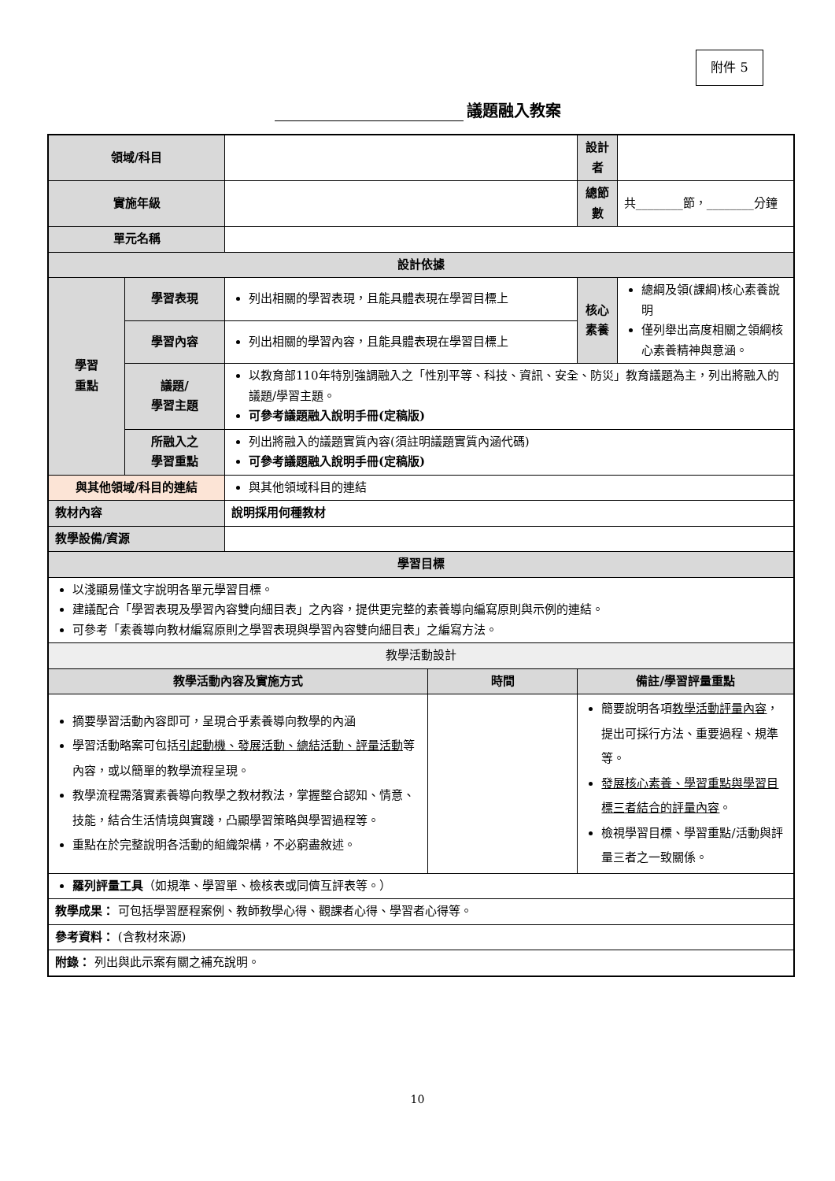附件 5
議題融入教案
| 領域/科目 | | | | 設計者 | |
| 實施年級 | | | | 總節數 | 共________節，________分鐘 |
| 單元名稱 | | | | | |
| 設計依據 | | | | | |
| 學習 重點 | 學習表現 | 列出相關的學習表現，且能具體表現在學習目標上 | | 核心 素養 | 總綱及領(課綱)核心素養說明 僅列舉出高度相關之領綱核心素養精神與意涵。 |
| | 學習內容 | 列出相關的學習內容，且能具體表現在學習目標上 | | | |
| | 議題/ 學習主題 | 以教育部110年特別強調融入之「性別平等、科技、資訊、安全、防災」教育議題為主，列出將融入的議題/學習主題。 可參考議題融入說明手冊(定稿版) | | | |
| | 所融入之 學習重點 | 列出將融入的議題實質內容(須註明議題實質內涵代碼) 可參考議題融入說明手冊(定稿版) | | | |
| 與其他領域/科目的連結 | | 與其他領域科目的連結 | | | |
| 教材內容 | | 說明採用何種教材 | | | |
| 教學設備/資源 | | | | | |
| 學習目標 | | | | | |
| 以淺顯易懂文字說明各單元學習目標。 建議配合「學習表現及學習內容雙向細目表」之內容，提供更完整的素養導向編寫原則與示例的連結。 可參考「素養導向教材編寫原則之學習表現與學習內容雙向細目表」之編寫方法。 | | | | | |
| 教學活動設計 | | | | | |
| 教學活動內容及實施方式 | | | 時間 | 備註/學習評量重點 | |
| 摘要學習活動內容即可，呈現合乎素養導向教學的內涵 學習活動略案可包括 引起動機、發展活動、總結活動、評量活動 等內容，或以簡單的教學流程呈現。 教學流程需落實素養導向教學之教材教法，掌握整合認知、情意、技能，結合生活情境與實踐，凸顯學習策略與學習過程等。 重點在於完整說明各活動的組織架構，不必窮盡敘述。 | | | | 簡要說明各項 教學活動評量內容 ，提出可採行方法、重要過程、規準等。 發展核心素養、學習重點與學習目標三者結合的評量內容 。 檢視學習目標、學習重點/活動與評量三者之一致關係。 | |
| 羅列評量工具 （如規準、學習單、檢核表或同儕互評表等。） | | | | | |
| 教學成果： 可包括學習歷程案例、教師教學心得、觀課者心得、學習者心得等。 | | | | | |
| 參考資料： (含教材來源) | | | | | |
| 附錄： 列出與此示案有關之補充說明。 | | | | | |
10